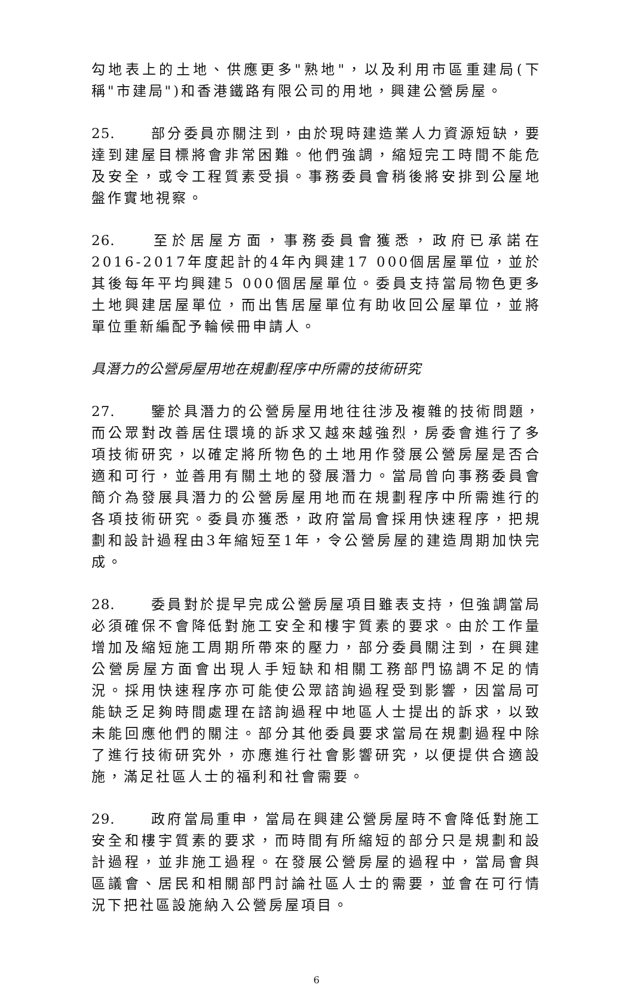勾地表上的土地、供應更多"熟地"，以及利用市區重建局(下稱"市建局")和香港鐵路有限公司的用地，興建公營房屋。
25. 部分委員亦關注到，由於現時建造業人力資源短缺，要達到建屋目標將會非常困難。他們強調，縮短完工時間不能危及安全，或令工程質素受損。事務委員會稍後將安排到公屋地盤作實地視察。
26. 至於居屋方面，事務委員會獲悉，政府已承諾在2016-2017年度起計的4年內興建17 000個居屋單位，並於其後每年平均興建5 000個居屋單位。委員支持當局物色更多土地興建居屋單位，而出售居屋單位有助收回公屋單位，並將單位重新編配予輪候冊申請人。
具潛力的公營房屋用地在規劃程序中所需的技術研究
27. 鑒於具潛力的公營房屋用地往往涉及複雜的技術問題，而公眾對改善居住環境的訴求又越來越強烈，房委會進行了多項技術研究，以確定將所物色的土地用作發展公營房屋是否合適和可行，並善用有關土地的發展潛力。當局曾向事務委員會簡介為發展具潛力的公營房屋用地而在規劃程序中所需進行的各項技術研究。委員亦獲悉，政府當局會採用快速程序，把規劃和設計過程由3年縮短至1年，令公營房屋的建造周期加快完成。
28. 委員對於提早完成公營房屋項目雖表支持，但強調當局必須確保不會降低對施工安全和樓宇質素的要求。由於工作量增加及縮短施工周期所帶來的壓力，部分委員關注到，在興建公營房屋方面會出現人手短缺和相關工務部門協調不足的情況。採用快速程序亦可能使公眾諮詢過程受到影響，因當局可能缺乏足夠時間處理在諮詢過程中地區人士提出的訴求，以致未能回應他們的關注。部分其他委員要求當局在規劃過程中除了進行技術研究外，亦應進行社會影響研究，以便提供合適設施，滿足社區人士的福利和社會需要。
29. 政府當局重申，當局在興建公營房屋時不會降低對施工安全和樓宇質素的要求，而時間有所縮短的部分只是規劃和設計過程，並非施工過程。在發展公營房屋的過程中，當局會與區議會、居民和相關部門討論社區人士的需要，並會在可行情況下把社區設施納入公營房屋項目。
6